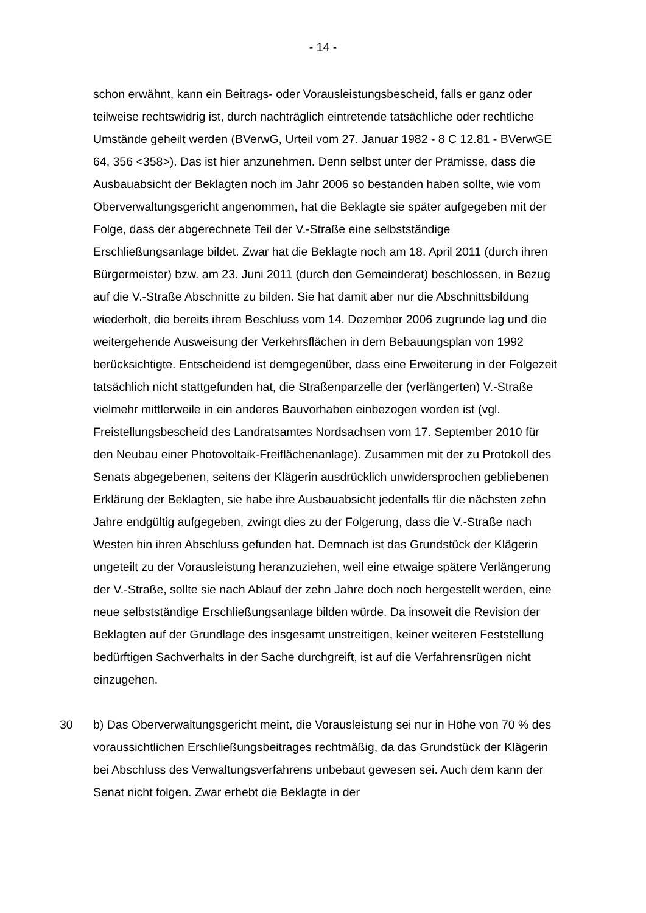- 14 -
schon erwähnt, kann ein Beitrags- oder Vorausleistungsbescheid, falls er ganz oder teilweise rechtswidrig ist, durch nachträglich eintretende tatsächliche oder rechtliche Umstände geheilt werden (BVerwG, Urteil vom 27. Januar 1982 - 8 C 12.81 - BVerwGE 64, 356 <358>). Das ist hier anzunehmen. Denn selbst unter der Prämisse, dass die Ausbauabsicht der Beklagten noch im Jahr 2006 so bestanden haben sollte, wie vom Oberverwaltungsgericht angenommen, hat die Beklagte sie später aufgegeben mit der Folge, dass der abgerechnete Teil der V.-Straße eine selbstständige Erschließungsanlage bildet. Zwar hat die Beklagte noch am 18. April 2011 (durch ihren Bürgermeister) bzw. am 23. Juni 2011 (durch den Gemeinderat) beschlossen, in Bezug auf die V.-Straße Abschnitte zu bilden. Sie hat damit aber nur die Abschnittsbildung wiederholt, die bereits ihrem Beschluss vom 14. Dezember 2006 zugrunde lag und die weitergehende Ausweisung der Verkehrsflächen in dem Bebauungsplan von 1992 berücksichtigte. Entscheidend ist demgegenüber, dass eine Erweiterung in der Folgezeit tatsächlich nicht stattgefunden hat, die Straßenparzelle der (verlängerten) V.-Straße vielmehr mittlerweile in ein anderes Bauvorhaben einbezogen worden ist (vgl. Freistellungsbescheid des Landratsamtes Nordsachsen vom 17. September 2010 für den Neubau einer Photovoltaik-Freiflächenanlage). Zusammen mit der zu Protokoll des Senats abgegebenen, seitens der Klägerin ausdrücklich unwidersprochen gebliebenen Erklärung der Beklagten, sie habe ihre Ausbauabsicht jedenfalls für die nächsten zehn Jahre endgültig aufgegeben, zwingt dies zu der Folgerung, dass die V.-Straße nach Westen hin ihren Abschluss gefunden hat. Demnach ist das Grundstück der Klägerin ungeteilt zu der Vorausleistung heranzuziehen, weil eine etwaige spätere Verlängerung der V.-Straße, sollte sie nach Ablauf der zehn Jahre doch noch hergestellt werden, eine neue selbstständige Erschließungsanlage bilden würde. Da insoweit die Revision der Beklagten auf der Grundlage des insgesamt unstreitigen, keiner weiteren Feststellung bedürftigen Sachverhalts in der Sache durchgreift, ist auf die Verfahrensrügen nicht einzugehen.
30 b) Das Oberverwaltungsgericht meint, die Vorausleistung sei nur in Höhe von 70 % des voraussichtlichen Erschließungsbeitrages rechtmäßig, da das Grundstück der Klägerin bei Abschluss des Verwaltungsverfahrens unbebaut gewesen sei. Auch dem kann der Senat nicht folgen. Zwar erhebt die Beklagte in der